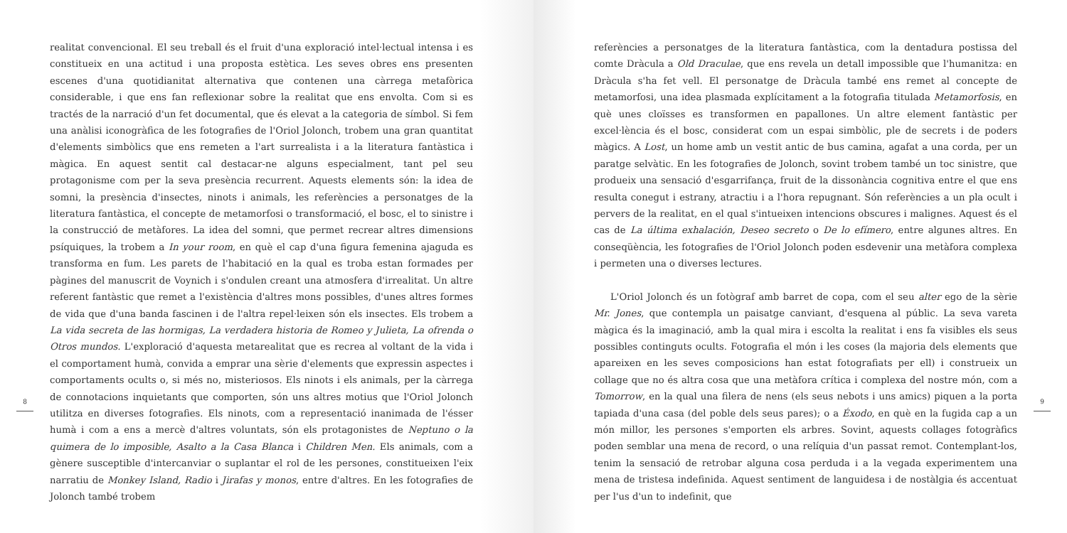8
realitat convencional. El seu treball és el fruit d'una exploració intel·lectual intensa i es constitueix en una actitud i una proposta estètica. Les seves obres ens presenten escenes d'una quotidianitat alternativa que contenen una càrrega metafòrica considerable, i que ens fan reflexionar sobre la realitat que ens envolta. Com si es tractés de la narració d'un fet documental, que és elevat a la categoria de símbol. Si fem una anàlisi iconogràfica de les fotografies de l'Oriol Jolonch, trobem una gran quantitat d'elements simbòlics que ens remeten a l'art surrealista i a la literatura fantàstica i màgica. En aquest sentit cal destacar-ne alguns especialment, tant pel seu protagonisme com per la seva presència recurrent. Aquests elements són: la idea de somni, la presència d'insectes, ninots i animals, les referències a personatges de la literatura fantàstica, el concepte de metamorfosi o transformació, el bosc, el to sinistre i la construcció de metàfores. La idea del somni, que permet recrear altres dimensions psíquiques, la trobem a In your room, en què el cap d'una figura femenina ajaguda es transforma en fum. Les parets de l'habitació en la qual es troba estan formades per pàgines del manuscrit de Voynich i s'ondulen creant una atmosfera d'irrealitat. Un altre referent fantàstic que remet a l'existència d'altres mons possibles, d'unes altres formes de vida que d'una banda fascinen i de l'altra repel·leixen són els insectes. Els trobem a La vida secreta de las hormigas, La verdadera historia de Romeo y Julieta, La ofrenda o Otros mundos. L'exploració d'aquesta metarealitat que es recrea al voltant de la vida i el comportament humà, convida a emprar una sèrie d'elements que expressin aspectes i comportaments ocults o, si més no, misteriosos. Els ninots i els animals, per la càrrega de connotacions inquietants que comporten, són uns altres motius que l'Oriol Jolonch utilitza en diverses fotografies. Els ninots, com a representació inanimada de l'ésser humà i com a ens a mercè d'altres voluntats, són els protagonistes de Neptuno o la quimera de lo imposible, Asalto a la Casa Blanca i Children Men. Els animals, com a gènere susceptible d'intercanviar o suplantar el rol de les persones, constitueixen l'eix narratiu de Monkey Island, Radio i Jirafas y monos, entre d'altres. En les fotografies de Jolonch també trobem
referències a personatges de la literatura fantàstica, com la dentadura postissa del comte Dràcula a Old Draculae, que ens revela un detall impossible que l'humanitza: en Dràcula s'ha fet vell. El personatge de Dràcula també ens remet al concepte de metamorfosi, una idea plasmada explícitament a la fotografia titulada Metamorfosis, en què unes cloïsses es transformen en papallones. Un altre element fantàstic per excel·lència és el bosc, considerat com un espai simbòlic, ple de secrets i de poders màgics. A Lost, un home amb un vestit antic de bus camina, agafat a una corda, per un paratge selvàtic. En les fotografies de Jolonch, sovint trobem també un toc sinistre, que produeix una sensació d'esgarrifança, fruit de la dissonància cognitiva entre el que ens resulta conegut i estrany, atractiu i a l'hora repugnant. Són referències a un pla ocult i pervers de la realitat, en el qual s'intueixen intencions obscures i malignes. Aquest és el cas de La última exhalación, Deseo secreto o De lo efímero, entre algunes altres. En conseqüència, les fotografies de l'Oriol Jolonch poden esdevenir una metàfora complexa i permeten una o diverses lectures.
L'Oriol Jolonch és un fotògraf amb barret de copa, com el seu alter ego de la sèrie Mr. Jones, que contempla un paisatge canviant, d'esquena al públic. La seva vareta màgica és la imaginació, amb la qual mira i escolta la realitat i ens fa visibles els seus possibles continguts ocults. Fotografia el món i les coses (la majoria dels elements que apareixen en les seves composicions han estat fotografiats per ell) i construeix un collage que no és altra cosa que una metàfora crítica i complexa del nostre món, com a Tomorrow, en la qual una filera de nens (els seus nebots i uns amics) piquen a la porta tapiada d'una casa (del poble dels seus pares); o a Éxodo, en què en la fugida cap a un món millor, les persones s'emporten els arbres. Sovint, aquests collages fotogràfics poden semblar una mena de record, o una relíquia d'un passat remot. Contemplant-los, tenim la sensació de retrobar alguna cosa perduda i a la vegada experimentem una mena de tristesa indefinida. Aquest sentiment de languidesa i de nostàlgia és accentuat per l'us d'un to indefinit, que
9